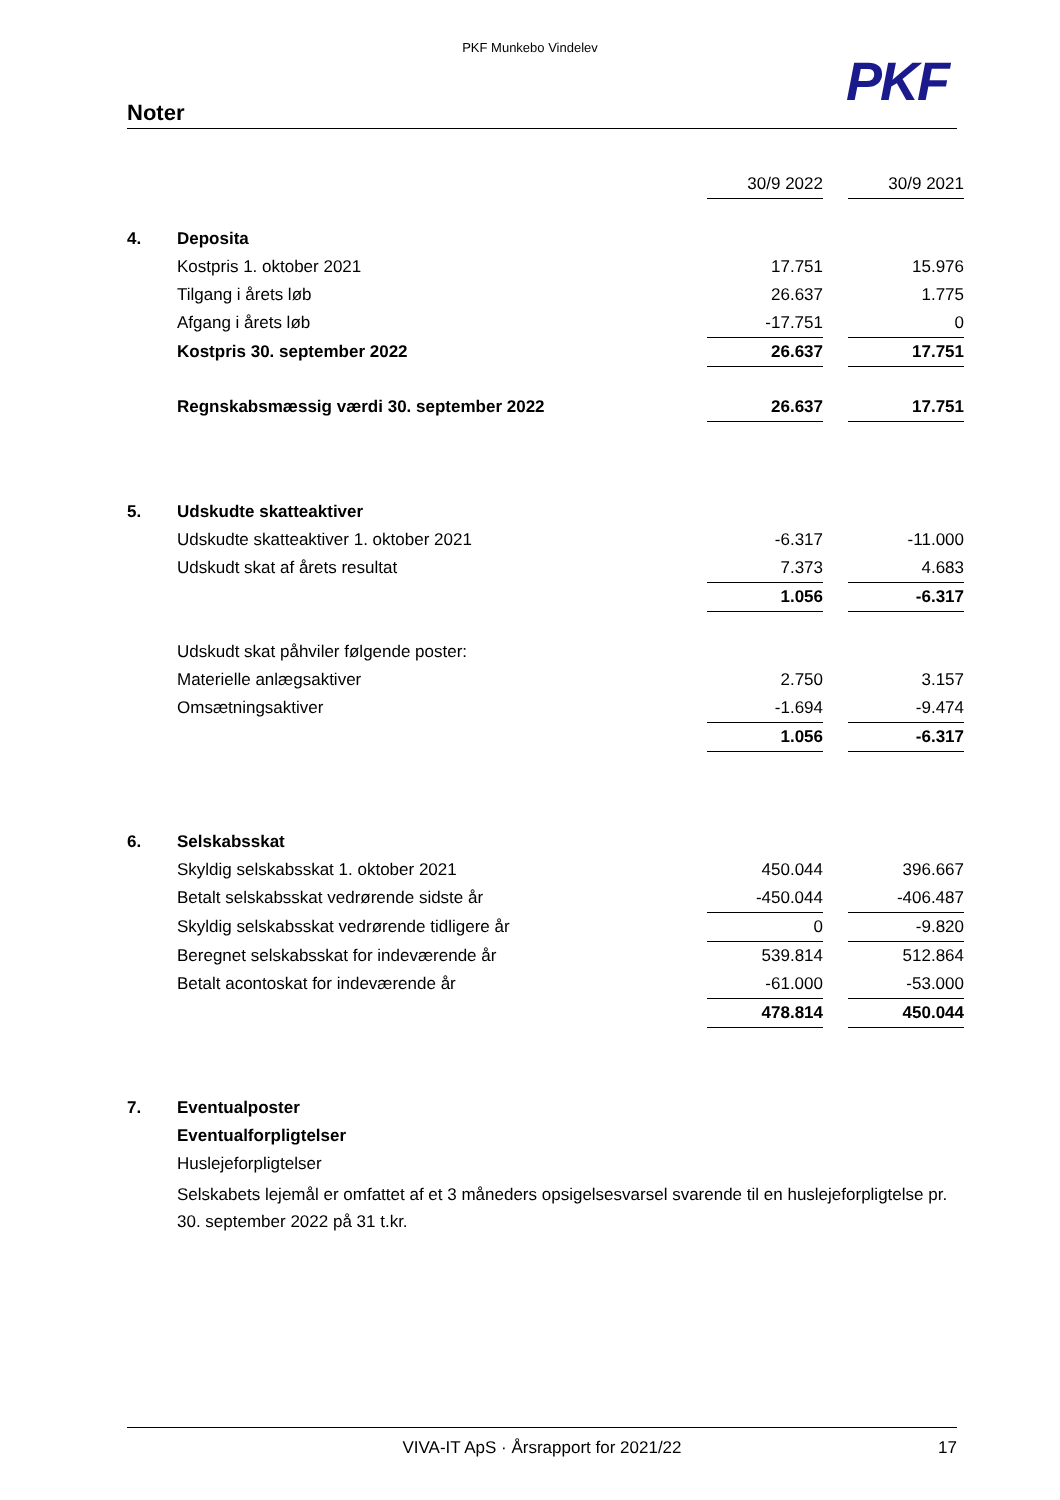PKF Munkebo Vindelev
PKF
Noter
| | | 30/9 2022 | | 30/9 2021 |
| 4. | Deposita | | | |
| | Kostpris 1. oktober 2021 | 17.751 | | 15.976 |
| | Tilgang i årets løb | 26.637 | | 1.775 |
| | Afgang i årets løb | -17.751 | | 0 |
| | Kostpris 30. september 2022 | 26.637 | | 17.751 |
| | Regnskabsmæssig værdi 30. september 2022 | 26.637 | | 17.751 |
| 5. | Udskudte skatteaktiver | | | |
| | Udskudte skatteaktiver 1. oktober 2021 | -6.317 | | -11.000 |
| | Udskudt skat af årets resultat | 7.373 | | 4.683 |
| | | 1.056 | | -6.317 |
| | Udskudt skat påhviler følgende poster: | | | |
| | Materielle anlægsaktiver | 2.750 | | 3.157 |
| | Omsætningsaktiver | -1.694 | | -9.474 |
| | | 1.056 | | -6.317 |
| 6. | Selskabsskat | | | |
| | Skyldig selskabsskat 1. oktober 2021 | 450.044 | | 396.667 |
| | Betalt selskabsskat vedrørende sidste år | -450.044 | | -406.487 |
| | Skyldig selskabsskat vedrørende tidligere år | 0 | | -9.820 |
| | Beregnet selskabsskat for indeværende år | 539.814 | | 512.864 |
| | Betalt acontoskat for indeværende år | -61.000 | | -53.000 |
| | | 478.814 | | 450.044 |
| 7. | Eventualposter | | | |
| | Eventualforpligtelser | | | |
| | Huslejeforpligtelser | | | |
| | Selskabets lejemål er omfattet af et 3 måneders opsigelsesvarsel svarende til en huslejeforpligtelse pr. 30. september 2022 på 31 t.kr. | | | |
VIVA-IT ApS · Årsrapport for 2021/22 17